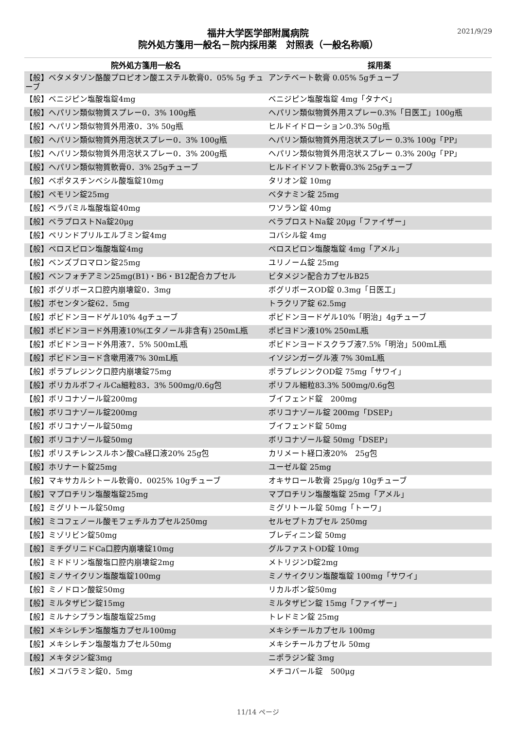2021/9/29
福井大学医学部附属病院
院外処方箋用一般名－院内採用薬　対照表（一般名称順）
| 院外処方箋用一般名 | 採用薬 |
| --- | --- |
| 【般】ベタメタゾン酪酸プロピオン酸エステル軟膏0．05% 5g チューブ | アンテベート軟膏 0.05% 5gチューブ |
| 【般】ベニジピン塩酸塩錠4mg | ベニジピン塩酸塩錠 4mg「タナベ」 |
| 【般】ヘパリン類似物質スプレー0．3% 100g瓶 | ヘパリン類似物質外用スプレー0.3%「日医工」100g瓶 |
| 【般】ヘパリン類似物質外用液0．3% 50g瓶 | ヒルドイドローション0.3% 50g瓶 |
| 【般】ヘパリン類似物質外用泡状スプレー0．3% 100g瓶 | ヘパリン類似物質外用泡状スプレー 0.3% 100g「PP」 |
| 【般】ヘパリン類似物質外用泡状スプレー0．3% 200g瓶 | ヘパリン類似物質外用泡状スプレー 0.3% 200g「PP」 |
| 【般】ヘパリン類似物質軟膏0．3% 25gチューブ | ヒルドイドソフト軟膏0.3% 25gチューブ |
| 【般】ベポタスチンベシル酸塩錠10mg | タリオン錠 10mg |
| 【般】ペモリン錠25mg | ベタナミン錠 25mg |
| 【般】ベラパミル塩酸塩錠40mg | ワソラン錠 40mg |
| 【般】ベラプロストNa錠20μg | ベラプロストNa錠 20μg「ファイザー」 |
| 【般】ペリンドプリルエルブミン錠4mg | コバシル錠 4mg |
| 【般】ペロスピロン塩酸塩錠4mg | ペロスピロン塩酸塩錠 4mg「アメル」 |
| 【般】ベンズブロマロン錠25mg | ユリノーム錠 25mg |
| 【般】ベンフォチアミン25mg(B1)・B6・B12配合カプセル | ビタメジン配合カプセルB25 |
| 【般】ボグリボース口腔内崩壊錠0．3mg | ボグリボースOD錠 0.3mg「日医工」 |
| 【般】ボセンタン錠62．5mg | トラクリア錠 62.5mg |
| 【般】ポビドンヨードゲル10% 4gチューブ | ポビドンヨードゲル10%「明治」4gチューブ |
| 【般】ポビドンヨード外用液10%(エタノール非含有) 250mL瓶 | ポピヨドン液10% 250mL瓶 |
| 【般】ポビドンヨード外用液7．5% 500mL瓶 | ポビドンヨードスクラブ液7.5%「明治」500mL瓶 |
| 【般】ポビドンヨード含嗽用液7% 30mL瓶 | イソジンガーグル液 7% 30mL瓶 |
| 【般】ポラプレジンク口腔内崩壊錠75mg | ポラプレジンクOD錠 75mg「サワイ」 |
| 【般】ポリカルボフィルCa細粒83．3% 500mg/0.6g包 | ポリフル細粒83.3% 500mg/0.6g包 |
| 【般】ボリコナゾール錠200mg | ブイフェンド錠 200mg |
| 【般】ボリコナゾール錠200mg | ボリコナゾール錠 200mg「DSEP」 |
| 【般】ボリコナゾール錠50mg | ブイフェンド錠 50mg |
| 【般】ボリコナゾール錠50mg | ボリコナゾール錠 50mg「DSEP」 |
| 【般】ポリスチレンスルホン酸Ca経口液20% 25g包 | カリメート経口液20% 25g包 |
| 【般】ホリナート錠25mg | ユーゼル錠 25mg |
| 【般】マキサカルシトール軟膏0．0025% 10gチューブ | オキサロール軟膏 25μg/g 10gチューブ |
| 【般】マプロチリン塩酸塩錠25mg | マプロチリン塩酸塩錠 25mg「アメル」 |
| 【般】ミグリトール錠50mg | ミグリトール錠 50mg「トーワ」 |
| 【般】ミコフェノール酸モフェチルカプセル250mg | セルセプトカプセル 250mg |
| 【般】ミゾリビン錠50mg | ブレディニン錠 50mg |
| 【般】ミチグリニドCa口腔内崩壊錠10mg | グルファストOD錠 10mg |
| 【般】ミドドリン塩酸塩口腔内崩壊錠2mg | メトリジンD錠2mg |
| 【般】ミノサイクリン塩酸塩錠100mg | ミノサイクリン塩酸塩錠 100mg「サワイ」 |
| 【般】ミノドロン酸錠50mg | リカルボン錠50mg |
| 【般】ミルタザピン錠15mg | ミルタザピン錠 15mg「ファイザー」 |
| 【般】ミルナシプラン塩酸塩錠25mg | トレドミン錠 25mg |
| 【般】メキシレチン塩酸塩カプセル100mg | メキシチールカプセル 100mg |
| 【般】メキシレチン塩酸塩カプセル50mg | メキシチールカプセル 50mg |
| 【般】メキタジン錠3mg | ニポラジン錠 3mg |
| 【般】メコバラミン錠0．5mg | メチコバール錠 500μg |
11/14 ページ